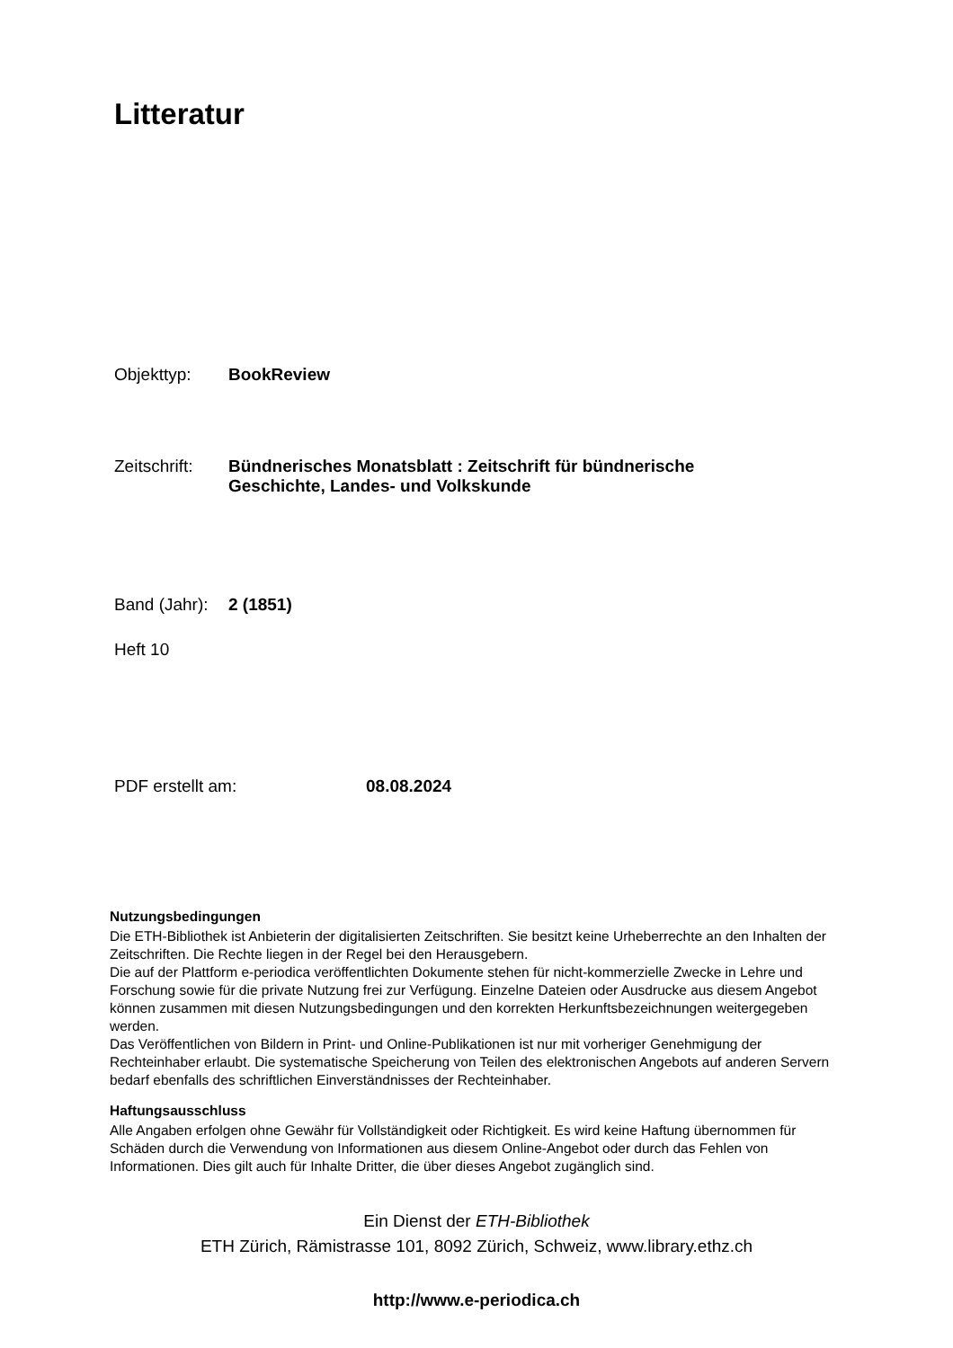Litteratur
Objekttyp: BookReview
Zeitschrift: Bündnerisches Monatsblatt : Zeitschrift für bündnerische
Geschichte, Landes- und Volkskunde
Band (Jahr): 2 (1851)
Heft 10
PDF erstellt am: 08.08.2024
Nutzungsbedingungen
Die ETH-Bibliothek ist Anbieterin der digitalisierten Zeitschriften. Sie besitzt keine Urheberrechte an den Inhalten der Zeitschriften. Die Rechte liegen in der Regel bei den Herausgebern.
Die auf der Plattform e-periodica veröffentlichten Dokumente stehen für nicht-kommerzielle Zwecke in Lehre und Forschung sowie für die private Nutzung frei zur Verfügung. Einzelne Dateien oder Ausdrucke aus diesem Angebot können zusammen mit diesen Nutzungsbedingungen und den korrekten Herkunftsbezeichnungen weitergegeben werden.
Das Veröffentlichen von Bildern in Print- und Online-Publikationen ist nur mit vorheriger Genehmigung der Rechteinhaber erlaubt. Die systematische Speicherung von Teilen des elektronischen Angebots auf anderen Servern bedarf ebenfalls des schriftlichen Einverständnisses der Rechteinhaber.
Haftungsausschluss
Alle Angaben erfolgen ohne Gewähr für Vollständigkeit oder Richtigkeit. Es wird keine Haftung übernommen für Schäden durch die Verwendung von Informationen aus diesem Online-Angebot oder durch das Fehlen von Informationen. Dies gilt auch für Inhalte Dritter, die über dieses Angebot zugänglich sind.
Ein Dienst der ETH-Bibliothek
ETH Zürich, Rämistrasse 101, 8092 Zürich, Schweiz, www.library.ethz.ch
http://www.e-periodica.ch